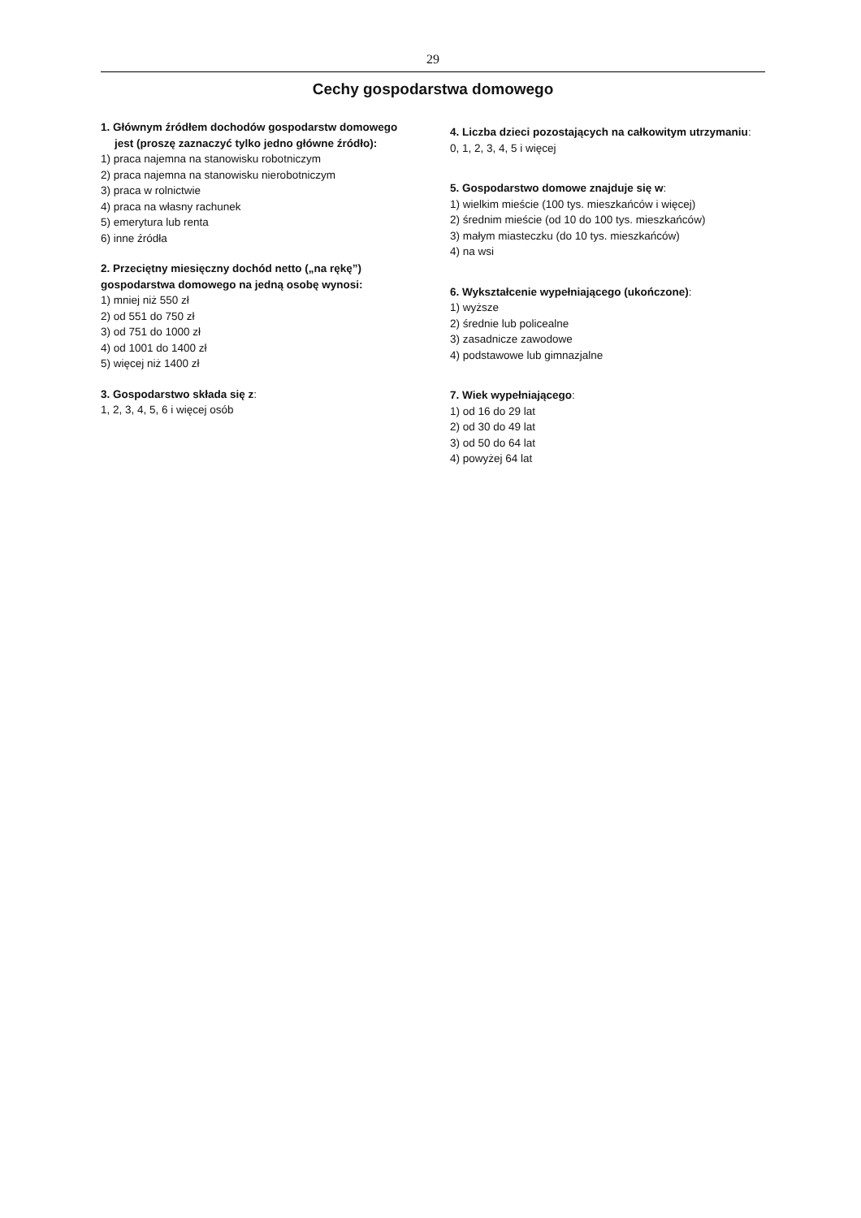29
Cechy gospodarstwa domowego
1. Głównym źródłem dochodów gospodarstw domowego jest (proszę zaznaczyć tylko jedno główne źródło):
1) praca najemna na stanowisku robotniczym
2) praca najemna na stanowisku nierobotniczym
3) praca w rolnictwie
4) praca na własny rachunek
5) emerytura lub renta
6) inne źródła
2. Przeciętny miesięczny dochód netto („na rękę”) gospodarstwa domowego na jedną osobę wynosi:
1) mniej niż 550 zł
2) od 551 do 750 zł
3) od 751 do 1000 zł
4) od 1001 do 1400 zł
5) więcej niż 1400 zł
3. Gospodarstwo składa się z:
1, 2, 3, 4, 5, 6 i więcej osób
4. Liczba dzieci pozostających na całkowitym utrzymaniu:
0, 1, 2, 3, 4, 5 i więcej
5. Gospodarstwo domowe znajduje się w:
1) wielkim mieście (100 tys. mieszkańców i więcej)
2) średnim mieście (od 10 do 100 tys. mieszkańców)
3) małym miasteczku (do 10 tys. mieszkańców)
4) na wsi
6. Wykształcenie wypełniającego (ukończone):
1) wyższe
2) średnie lub policealne
3) zasadnicze zawodowe
4) podstawowe lub gimnazjalne
7. Wiek wypełniającego:
1) od 16 do 29 lat
2) od 30 do 49 lat
3) od 50 do 64 lat
4) powyżej 64 lat